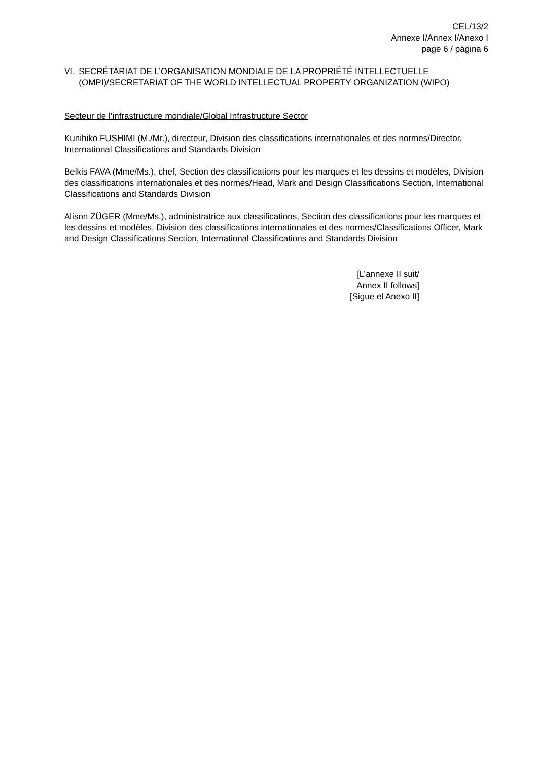CEL/13/2
Annexe I/Annex I/Anexo I
page 6 / página 6
VI. SECRÉTARIAT DE L’ORGANISATION MONDIALE DE LA PROPRIÉTÉ INTELLECTUELLE (OMPI)/SECRETARIAT OF THE WORLD INTELLECTUAL PROPERTY ORGANIZATION (WIPO)
Secteur de l’infrastructure mondiale/Global Infrastructure Sector
Kunihiko FUSHIMI (M./Mr.), directeur, Division des classifications internationales et des normes/Director, International Classifications and Standards Division
Belkis FAVA (Mme/Ms.), chef, Section des classifications pour les marques et les dessins et modèles, Division des classifications internationales et des normes/Head, Mark and Design Classifications Section, International Classifications and Standards Division
Alison ZÜGER (Mme/Ms.), administratrice aux classifications, Section des classifications pour les marques et les dessins et modèles, Division des classifications internationales et des normes/Classifications Officer, Mark and Design Classifications Section, International Classifications and Standards Division
[L’annexe II suit/
Annex II follows]
[Sigue el Anexo II]